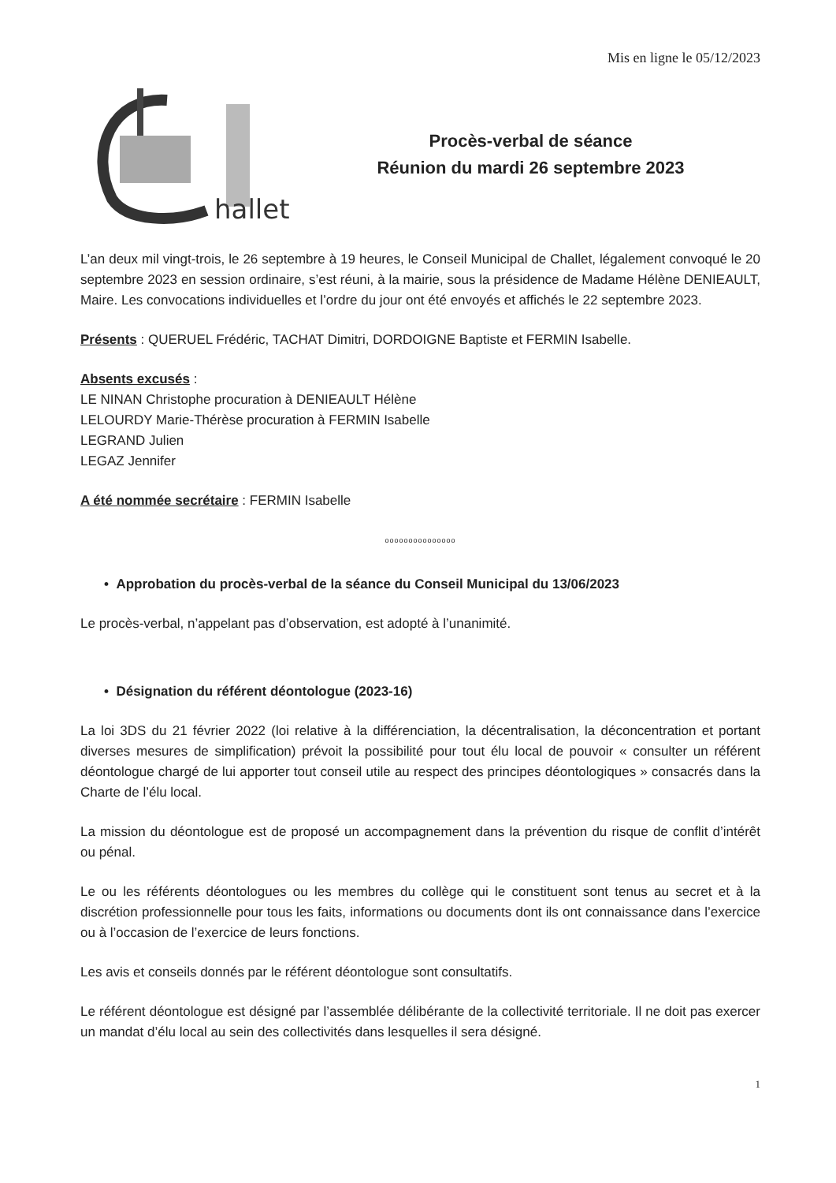Mis en ligne le 05/12/2023
hallet
Procès-verbal de séance
Réunion du mardi 26 septembre 2023
L’an deux mil vingt-trois, le 26 septembre à 19 heures, le Conseil Municipal de Challet, légalement convoqué le 20 septembre 2023 en session ordinaire, s’est réuni, à la mairie, sous la présidence de Madame Hélène DENIEAULT, Maire. Les convocations individuelles et l’ordre du jour ont été envoyés et affichés le 22 septembre 2023.
Présents : QUERUEL Frédéric, TACHAT Dimitri, DORDOIGNE Baptiste et FERMIN Isabelle.
Absents excusés :
LE NINAN Christophe procuration à DENIEAULT Hélène
LELOURDY Marie-Thérèse procuration à FERMIN Isabelle
LEGRAND Julien
LEGAZ Jennifer
A été nommée secrétaire : FERMIN Isabelle
ooooooooooooooo
• Approbation du procès-verbal de la séance du Conseil Municipal du 13/06/2023
Le procès-verbal, n’appelant pas d’observation, est adopté à l’unanimité.
• Désignation du référent déontologue (2023-16)
La loi 3DS du 21 février 2022 (loi relative à la différenciation, la décentralisation, la déconcentration et portant diverses mesures de simplification) prévoit la possibilité pour tout élu local de pouvoir « consulter un référent déontologue chargé de lui apporter tout conseil utile au respect des principes déontologiques » consacrés dans la Charte de l’élu local.
La mission du déontologue est de proposé un accompagnement dans la prévention du risque de conflit d’intérêt ou pénal.
Le ou les référents déontologues ou les membres du collège qui le constituent sont tenus au secret et à la discrétion professionnelle pour tous les faits, informations ou documents dont ils ont connaissance dans l’exercice ou à l’occasion de l’exercice de leurs fonctions.
Les avis et conseils donnés par le référent déontologue sont consultatifs.
Le référent déontologue est désigné par l’assemblée délibérante de la collectivité territoriale. Il ne doit pas exercer un mandat d’élu local au sein des collectivités dans lesquelles il sera désigné.
1